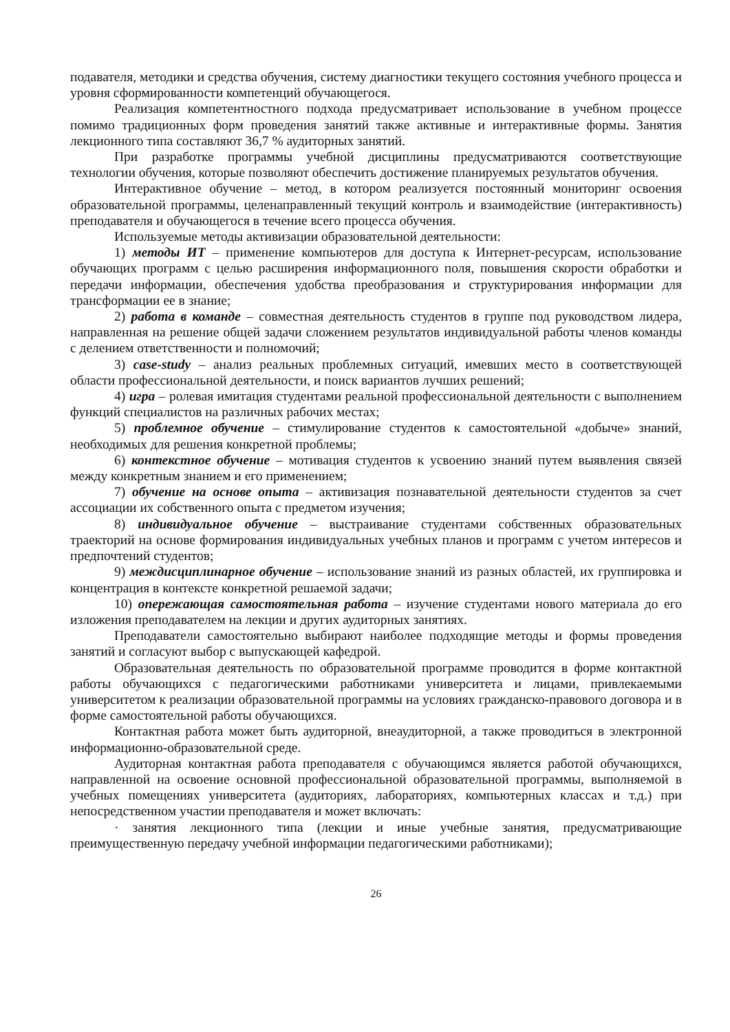подавателя, методики и средства обучения, систему диагностики текущего состояния учебного процесса и уровня сформированности компетенций обучающегося.
Реализация компетентностного подхода предусматривает использование в учебном процессе помимо традиционных форм проведения занятий также активные и интерактивные формы. Занятия лекционного типа составляют 36,7 % аудиторных занятий.
При разработке программы учебной дисциплины предусматриваются соответствующие технологии обучения, которые позволяют обеспечить достижение планируемых результатов обучения.
Интерактивное обучение – метод, в котором реализуется постоянный мониторинг освоения образовательной программы, целенаправленный текущий контроль и взаимодействие (интерактивность) преподавателя и обучающегося в течение всего процесса обучения.
Используемые методы активизации образовательной деятельности:
1) методы ИТ – применение компьютеров для доступа к Интернет-ресурсам, использование обучающих программ с целью расширения информационного поля, повышения скорости обработки и передачи информации, обеспечения удобства преобразования и структурирования информации для трансформации ее в знание;
2) работа в команде – совместная деятельность студентов в группе под руководством лидера, направленная на решение общей задачи сложением результатов индивидуальной работы членов команды с делением ответственности и полномочий;
3) case-study – анализ реальных проблемных ситуаций, имевших место в соответствующей области профессиональной деятельности, и поиск вариантов лучших решений;
4) игра – ролевая имитация студентами реальной профессиональной деятельности с выполнением функций специалистов на различных рабочих местах;
5) проблемное обучение – стимулирование студентов к самостоятельной «добыче» знаний, необходимых для решения конкретной проблемы;
6) контекстное обучение – мотивация студентов к усвоению знаний путем выявления связей между конкретным знанием и его применением;
7) обучение на основе опыта – активизация познавательной деятельности студентов за счет ассоциации их собственного опыта с предметом изучения;
8) индивидуальное обучение – выстраивание студентами собственных образовательных траекторий на основе формирования индивидуальных учебных планов и программ с учетом интересов и предпочтений студентов;
9) междисциплинарное обучение – использование знаний из разных областей, их группировка и концентрация в контексте конкретной решаемой задачи;
10) опережающая самостоятельная работа – изучение студентами нового материала до его изложения преподавателем на лекции и других аудиторных занятиях.
Преподаватели самостоятельно выбирают наиболее подходящие методы и формы проведения занятий и согласуют выбор с выпускающей кафедрой.
Образовательная деятельность по образовательной программе проводится в форме контактной работы обучающихся с педагогическими работниками университета и лицами, привлекаемыми университетом к реализации образовательной программы на условиях гражданско-правового договора и в форме самостоятельной работы обучающихся.
Контактная работа может быть аудиторной, внеаудиторной, а также проводиться в электронной информационно-образовательной среде.
Аудиторная контактная работа преподавателя с обучающимся является работой обучающихся, направленной на освоение основной профессиональной образовательной программы, выполняемой в учебных помещениях университета (аудиториях, лабораториях, компьютерных классах и т.д.) при непосредственном участии преподавателя и может включать:
· занятия лекционного типа (лекции и иные учебные занятия, предусматривающие преимущественную передачу учебной информации педагогическими работниками);
26